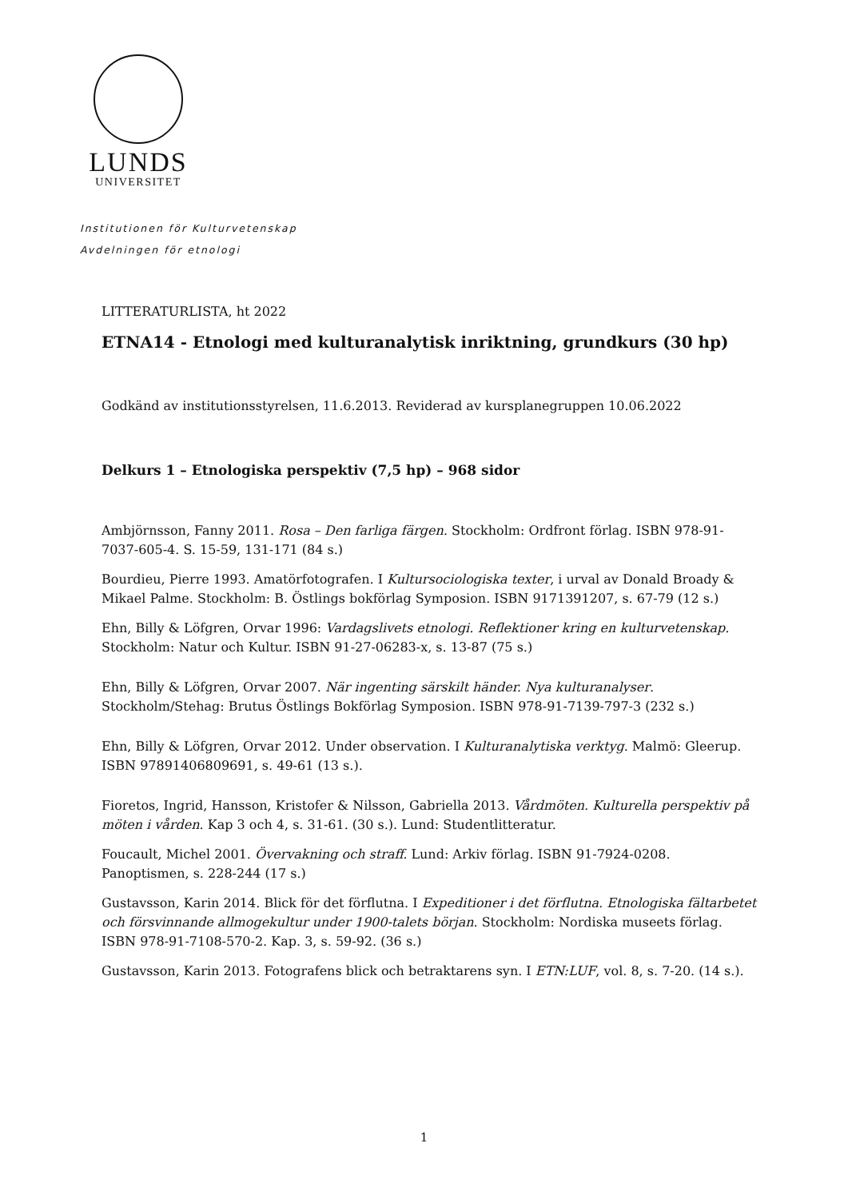LUNDS
UNIVERSITET
Institutionen för Kulturvetenskap
Avdelningen för etnologi
LITTERATURLISTA, ht 2022
ETNA14 - Etnologi med kulturanalytisk inriktning, grundkurs (30 hp)
Godkänd av institutionsstyrelsen, 11.6.2013. Reviderad av kursplanegruppen 10.06.2022
Delkurs 1 – Etnologiska perspektiv (7,5 hp) – 968 sidor
Ambjörnsson, Fanny 2011. Rosa – Den farliga färgen. Stockholm: Ordfront förlag. ISBN 978-91-7037-605-4. S. 15-59, 131-171 (84 s.)
Bourdieu, Pierre 1993. Amatörfotografen. I Kultursociologiska texter, i urval av Donald Broady & Mikael Palme. Stockholm: B. Östlings bokförlag Symposion. ISBN 9171391207, s. 67-79 (12 s.)
Ehn, Billy & Löfgren, Orvar 1996: Vardagslivets etnologi. Reflektioner kring en kulturvetenskap. Stockholm: Natur och Kultur. ISBN 91-27-06283-x, s. 13-87 (75 s.)
Ehn, Billy & Löfgren, Orvar 2007. När ingenting särskilt händer. Nya kulturanalyser. Stockholm/Stehag: Brutus Östlings Bokförlag Symposion. ISBN 978-91-7139-797-3 (232 s.)
Ehn, Billy & Löfgren, Orvar 2012. Under observation. I Kulturanalytiska verktyg. Malmö: Gleerup. ISBN 97891406809691, s. 49-61 (13 s.).
Fioretos, Ingrid, Hansson, Kristofer & Nilsson, Gabriella 2013. Vårdmöten. Kulturella perspektiv på möten i vården. Kap 3 och 4, s. 31-61. (30 s.). Lund: Studentlitteratur.
Foucault, Michel 2001. Övervakning och straff. Lund: Arkiv förlag. ISBN 91-7924-0208. Panoptismen, s. 228-244 (17 s.)
Gustavsson, Karin 2014. Blick för det förflutna. I Expeditioner i det förflutna. Etnologiska fältarbetet och försvinnande allmogekultur under 1900-talets början. Stockholm: Nordiska museets förlag. ISBN 978-91-7108-570-2. Kap. 3, s. 59-92. (36 s.)
Gustavsson, Karin 2013. Fotografens blick och betraktarens syn. I ETN:LUF, vol. 8, s. 7-20. (14 s.).
1